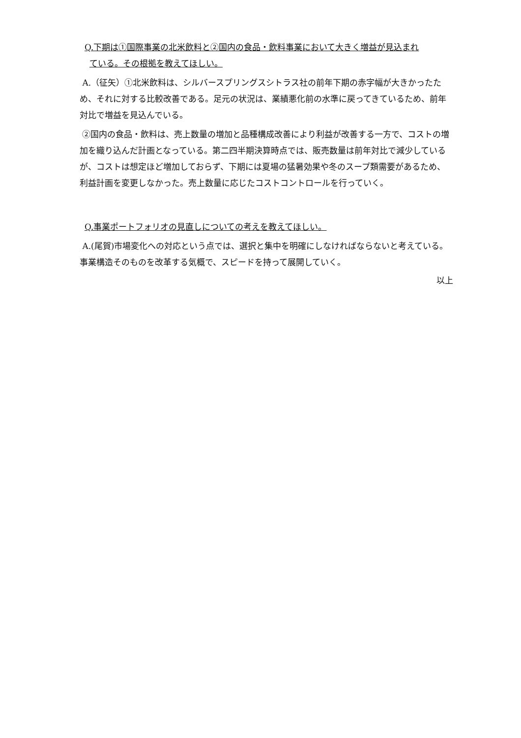Q.下期は①国際事業の北米飲料と②国内の食品・飲料事業において大きく増益が見込まれ
ている。その根拠を教えてほしい。
A.（征矢）①北米飲料は、シルバースプリングスシトラス社の前年下期の赤字幅が大きかったため、それに対する比較改善である。足元の状況は、業績悪化前の水準に戻ってきているため、前年対比で増益を見込んでいる。
②国内の食品・飲料は、売上数量の増加と品種構成改善により利益が改善する一方で、コストの増加を織り込んだ計画となっている。第二四半期決算時点では、販売数量は前年対比で減少しているが、コストは想定ほど増加しておらず、下期には夏場の猛暑効果や冬のスープ類需要があるため、利益計画を変更しなかった。売上数量に応じたコストコントロールを行っていく。
Q.事業ポートフォリオの見直しについての考えを教えてほしい。
A.(尾賀)市場変化への対応という点では、選択と集中を明確にしなければならないと考えている。事業構造そのものを改革する気概で、スピードを持って展開していく。
以上